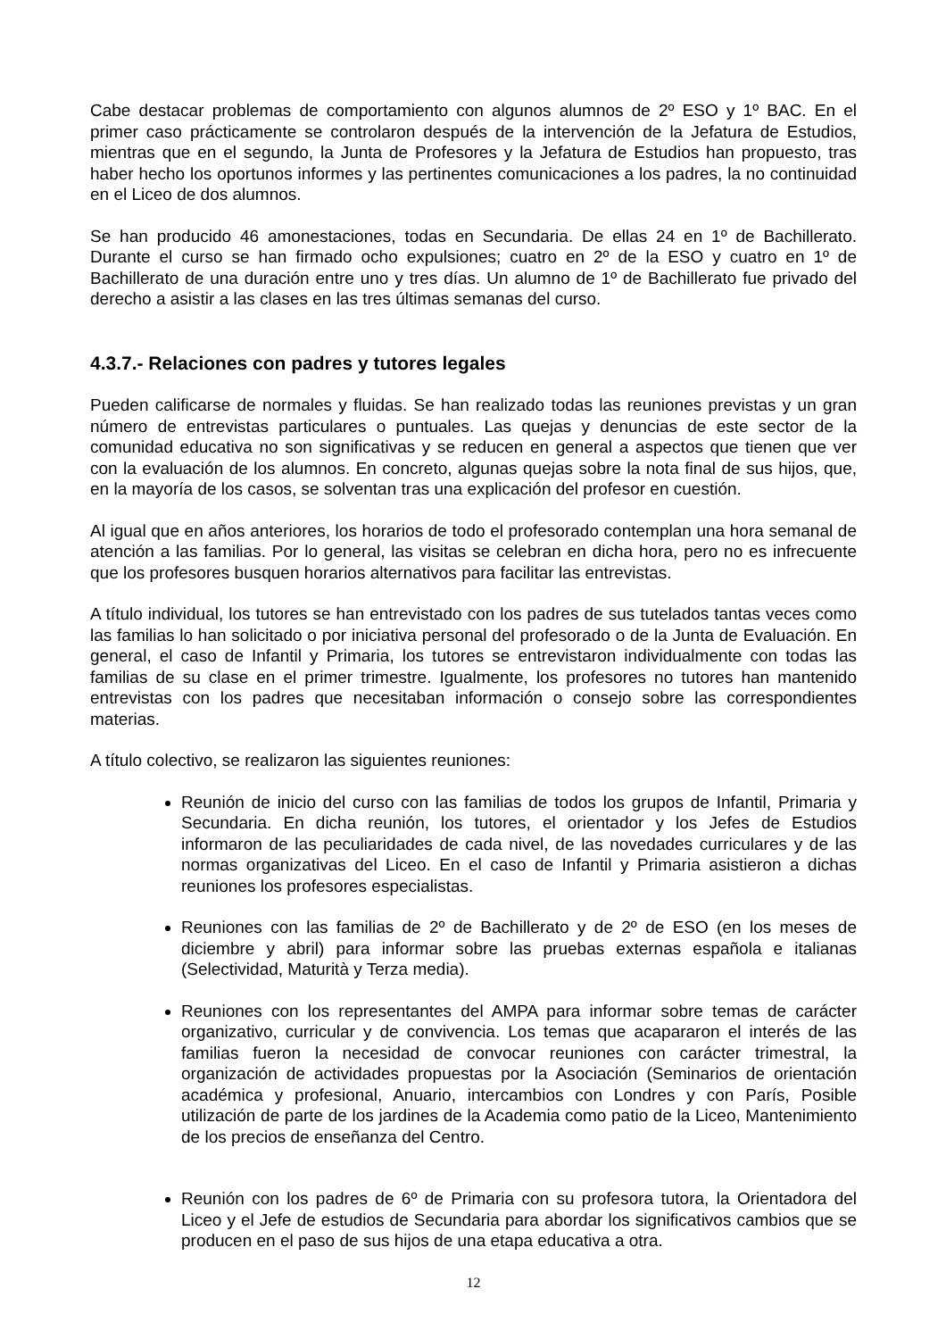Cabe destacar problemas de comportamiento con algunos alumnos de 2º ESO y 1º BAC. En el primer caso prácticamente se controlaron después de la intervención de la Jefatura de Estudios, mientras que en el segundo, la Junta de Profesores y la Jefatura de Estudios han propuesto, tras haber hecho los oportunos informes y las pertinentes comunicaciones a los padres, la no continuidad en el Liceo de dos alumnos.
Se han producido 46 amonestaciones, todas en Secundaria. De ellas 24 en 1º de Bachillerato. Durante el curso se han firmado ocho expulsiones; cuatro en 2º de la ESO y cuatro en 1º de Bachillerato de una duración entre uno y tres días. Un alumno de 1º de Bachillerato fue privado del derecho a asistir a las clases en las tres últimas semanas del curso.
4.3.7.- Relaciones con padres y tutores legales
Pueden calificarse de normales y fluidas. Se han realizado todas las reuniones previstas y un gran número de entrevistas particulares o puntuales. Las quejas y denuncias de este sector de la comunidad educativa no son significativas y se reducen en general a aspectos que tienen que ver con la evaluación de los alumnos. En concreto, algunas quejas sobre la nota final de sus hijos, que, en la mayoría de los casos, se solventan tras una explicación del profesor en cuestión.
Al igual que en años anteriores, los horarios de todo el profesorado contemplan una hora semanal de atención a las familias. Por lo general, las visitas se celebran en dicha hora, pero no es infrecuente que los profesores busquen horarios alternativos para facilitar las entrevistas.
A título individual, los tutores se han entrevistado con los padres de sus tutelados tantas veces como las familias lo han solicitado o por iniciativa personal del profesorado o de la Junta de Evaluación. En general, el caso de Infantil y Primaria, los tutores se entrevistaron individualmente con todas las familias de su clase en el primer trimestre. Igualmente, los profesores no tutores han mantenido entrevistas con los padres que necesitaban información o consejo sobre las correspondientes materias.
A título colectivo, se realizaron las siguientes reuniones:
Reunión de inicio del curso con las familias de todos los grupos de Infantil, Primaria y Secundaria. En dicha reunión, los tutores, el orientador y los Jefes de Estudios informaron de las peculiaridades de cada nivel, de las novedades curriculares y de las normas organizativas del Liceo. En el caso de Infantil y Primaria asistieron a dichas reuniones los profesores especialistas.
Reuniones con las familias de 2º de Bachillerato y de 2º de ESO (en los meses de diciembre y abril) para informar sobre las pruebas externas española e italianas (Selectividad, Maturità y Terza media).
Reuniones con los representantes del AMPA para informar sobre temas de carácter organizativo, curricular y de convivencia. Los temas que acapararon el interés de las familias fueron la necesidad de convocar reuniones con carácter trimestral, la organización de actividades propuestas por la Asociación (Seminarios de orientación académica y profesional, Anuario, intercambios con Londres y con París, Posible utilización de parte de los jardines de la Academia como patio de la Liceo, Mantenimiento de los precios de enseñanza del Centro.
Reunión con los padres de 6º de Primaria con su profesora tutora, la Orientadora del Liceo y el Jefe de estudios de Secundaria para abordar los significativos cambios que se producen en el paso de sus hijos de una etapa educativa a otra.
12